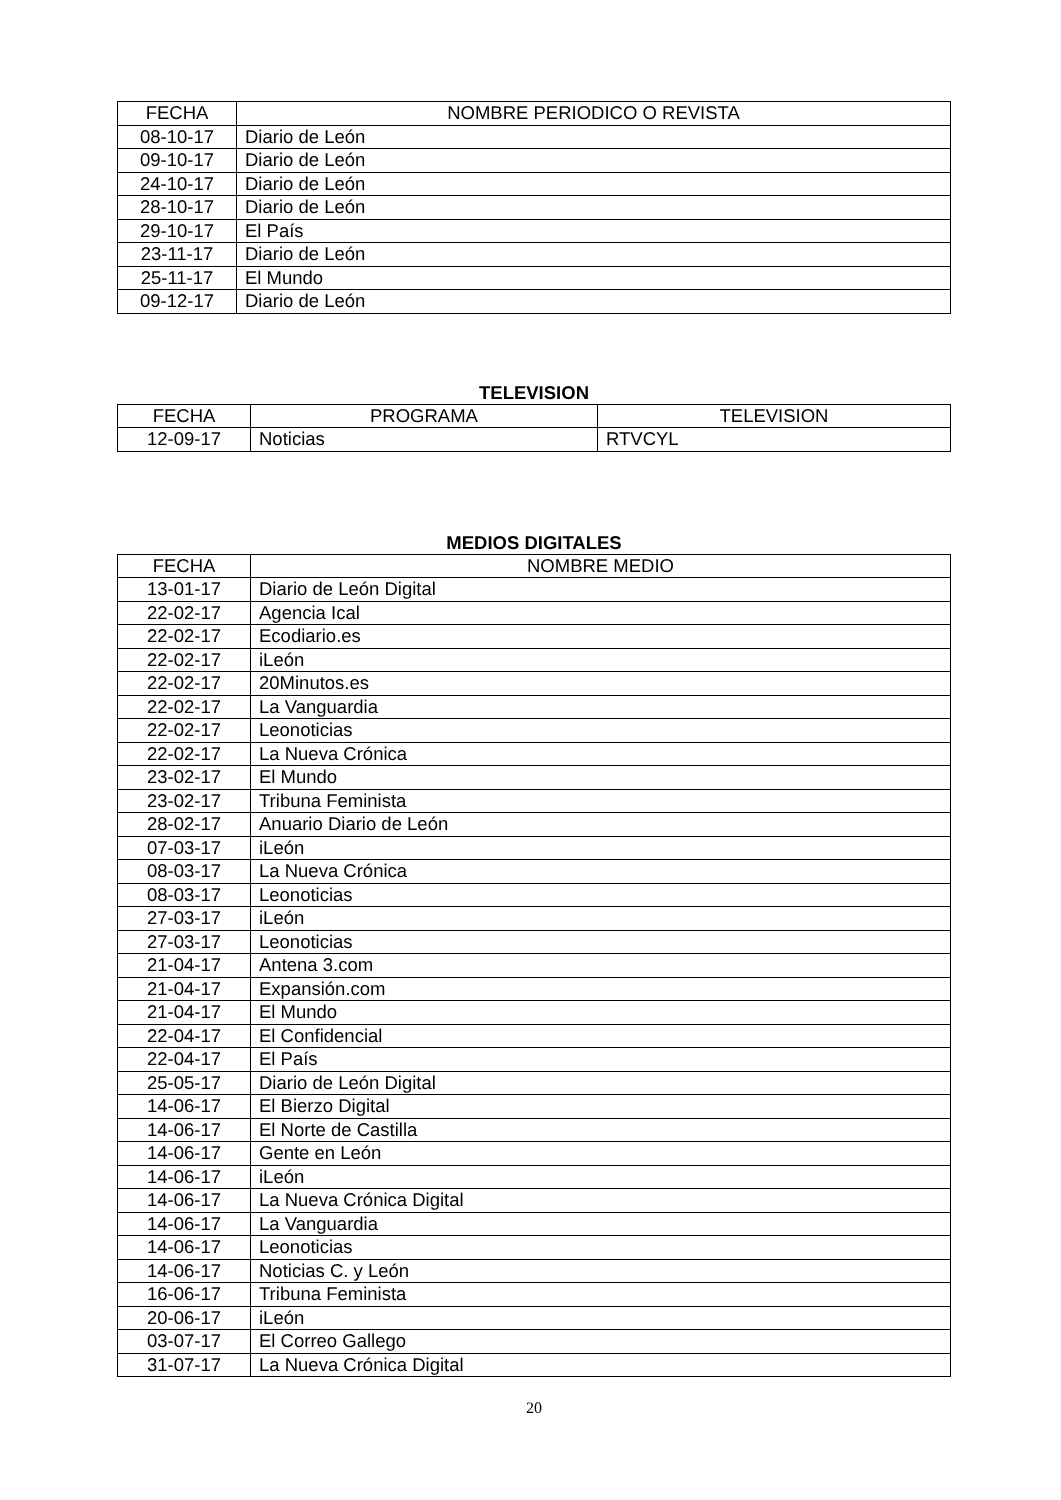| FECHA | NOMBRE PERIODICO O REVISTA |
| --- | --- |
| 08-10-17 | Diario de León |
| 09-10-17 | Diario de León |
| 24-10-17 | Diario de León |
| 28-10-17 | Diario de León |
| 29-10-17 | El País |
| 23-11-17 | Diario de León |
| 25-11-17 | El Mundo |
| 09-12-17 | Diario de León |
TELEVISION
| FECHA | PROGRAMA | TELEVISION |
| --- | --- | --- |
| 12-09-17 | Noticias | RTVCYL |
MEDIOS DIGITALES
| FECHA | NOMBRE MEDIO |
| --- | --- |
| 13-01-17 | Diario de León Digital |
| 22-02-17 | Agencia Ical |
| 22-02-17 | Ecodiario.es |
| 22-02-17 | iLeón |
| 22-02-17 | 20Minutos.es |
| 22-02-17 | La Vanguardia |
| 22-02-17 | Leonoticias |
| 22-02-17 | La Nueva Crónica |
| 23-02-17 | El Mundo |
| 23-02-17 | Tribuna Feminista |
| 28-02-17 | Anuario Diario de León |
| 07-03-17 | iLeón |
| 08-03-17 | La Nueva Crónica |
| 08-03-17 | Leonoticias |
| 27-03-17 | iLeón |
| 27-03-17 | Leonoticias |
| 21-04-17 | Antena 3.com |
| 21-04-17 | Expansión.com |
| 21-04-17 | El Mundo |
| 22-04-17 | El Confidencial |
| 22-04-17 | El País |
| 25-05-17 | Diario de León Digital |
| 14-06-17 | El Bierzo Digital |
| 14-06-17 | El Norte de Castilla |
| 14-06-17 | Gente en León |
| 14-06-17 | iLeón |
| 14-06-17 | La Nueva Crónica Digital |
| 14-06-17 | La Vanguardia |
| 14-06-17 | Leonoticias |
| 14-06-17 | Noticias C. y León |
| 16-06-17 | Tribuna Feminista |
| 20-06-17 | iLeón |
| 03-07-17 | El Correo Gallego |
| 31-07-17 | La Nueva Crónica Digital |
20